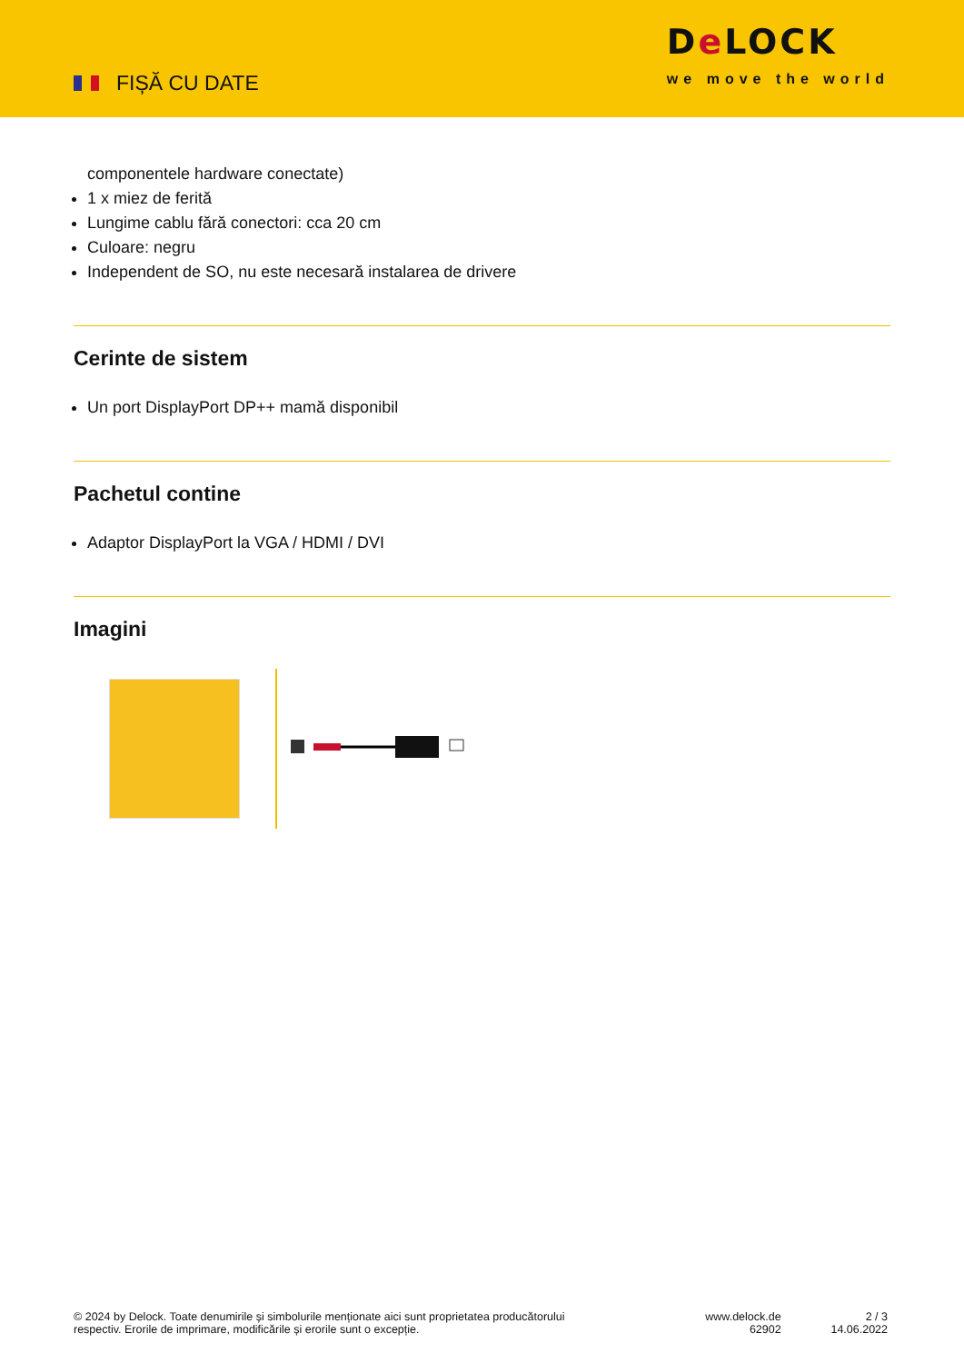FIȘĂ CU DATE
De LOCK
we move the world
componentele hardware conectate)
1 x miez de ferită
Lungime cablu fără conectori: cca 20 cm
Culoare: negru
Independent de SO, nu este necesară instalarea de drivere
Cerinte de sistem
Un port DisplayPort DP++ mamă disponibil
Pachetul contine
Adaptor DisplayPort la VGA / HDMI / DVI
Imagini
© 2024 by Delock. Toate denumirile și simbolurile menționate aici sunt proprietatea producătorului
respectiv. Erorile de imprimare, modificările și erorile sunt o excepție.
www.delock.de
62902
2 / 3
14.06.2022